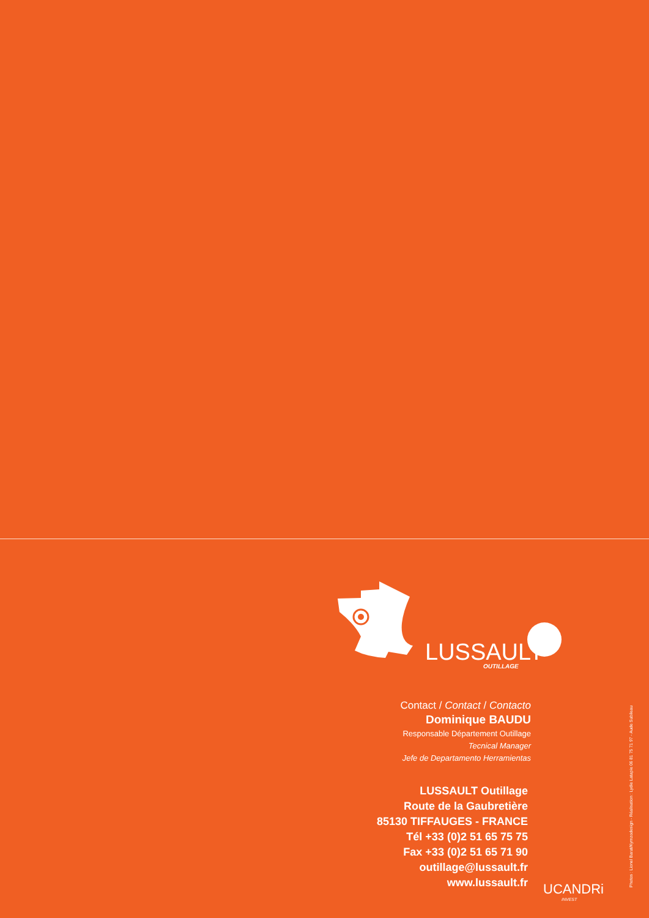LUSSAULT
OUTILLAGE
Contact / Contact / Contacto
Dominique BAUDU
Responsable Département Outillage
Tecnical Manager
Jefe de Departamento Herramientas
LUSSAULT Outillage
Route de la Gaubretière
85130 TIFFAUGES - FRANCE
Tél +33 (0)2 51 65 75 75
Fax +33 (0)2 51 65 71 90
outillage@lussault.fr
www.lussault.fr
UCANDRi
INVEST
Photos : Lionel Barat/Kymzodesign - Réalisation : Lydie Latapie 06 81 75 71 97 - Aude Subileau